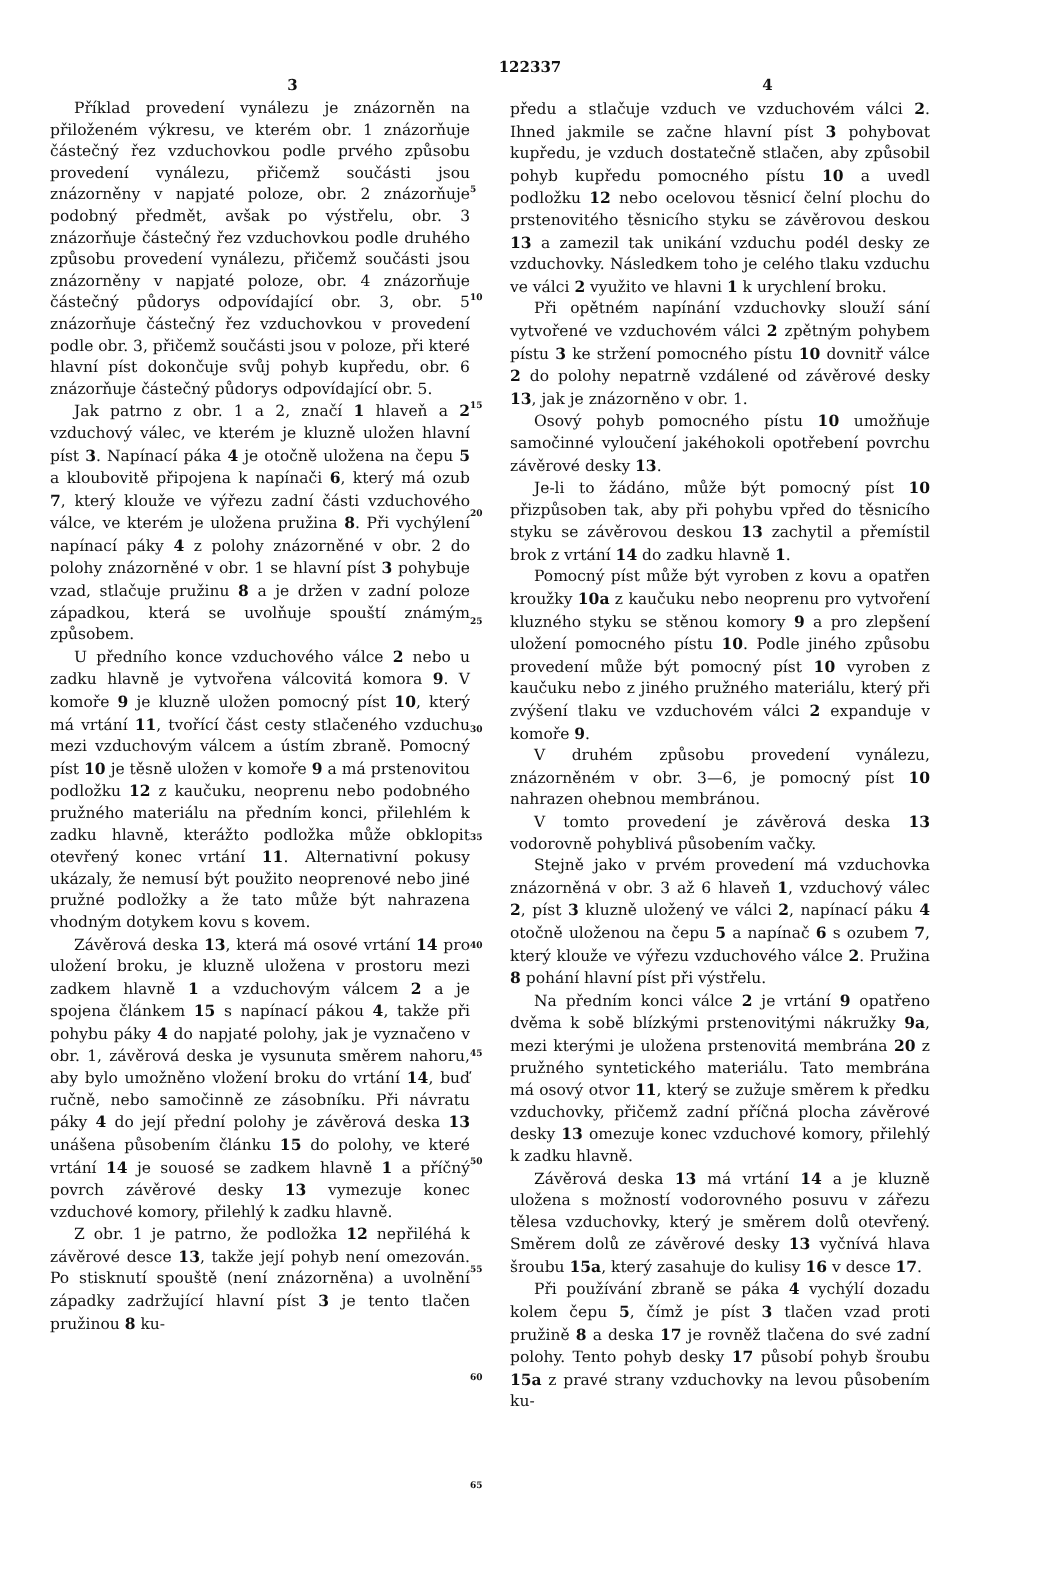122337
3 4
Příklad provedení vynálezu je znázorněn na přiloženém výkresu, ve kterém obr. 1 znázorňuje částečný řez vzduchovkou podle prvého způsobu provedení vynálezu, přičemž součásti jsou znázorněny v napjaté poloze, obr. 2 znázorňuje podobný předmět, avšak po výstřelu, obr. 3 znázorňuje částečný řez vzduchovkou podle druhého způsobu provedení vynálezu, přičemž součásti jsou znázorněny v napjaté poloze, obr. 4 znázorňuje částečný půdorys odpovídající obr. 3, obr. 5 znázorňuje částečný řez vzduchovkou v provedení podle obr. 3, přičemž součásti jsou v poloze, při které hlavní píst dokončuje svůj pohyb kupředu, obr. 6 znázorňuje částečný půdorys odpovídající obr. 5.
Jak patrno z obr. 1 a 2, značí 1 hlaveň a 2 vzduchový válec, ve kterém je kluzně uložen hlavní píst 3. Napínací páka 4 je otočně uložena na čepu 5 a kloubovitě připojena k napínači 6, který má ozub 7, který klouže ve výřezu zadní části vzduchového válce, ve kterém je uložena pružina 8. Při vychýlení napínací páky 4 z polohy znázorněné v obr. 2 do polohy znázorněné v obr. 1 se hlavní píst 3 pohybuje vzad, stlačuje pružinu 8 a je držen v zadní poloze západkou, která se uvolňuje spouští známým způsobem.
U předního konce vzduchového válce 2 nebo u zadku hlavně je vytvořena válcovitá komora 9. V komoře 9 je kluzně uložen pomocný píst 10, který má vrtání 11, tvořící část cesty stlačeného vzduchu mezi vzduchovým válcem a ústím zbraně. Pomocný píst 10 je těsně uložen v komoře 9 a má prstenovitou podložku 12 z kaučuku, neoprenu nebo podobného pružného materiálu na předním konci, přilehlém k zadku hlavně, kterážto podložka může obklopit otevřený konec vrtání 11. Alternativní pokusy ukázaly, že nemusí být použito neoprenové nebo jiné pružné podložky a že tato může být nahrazena vhodným dotykem kovu s kovem.
Závěrová deska 13, která má osové vrtání 14 pro uložení broku, je kluzně uložena v prostoru mezi zadkem hlavně 1 a vzduchovým válcem 2 a je spojena článkem 15 s napínací pákou 4, takže při pohybu páky 4 do napjaté polohy, jak je vyznačeno v obr. 1, závěrová deska je vysunuta směrem nahoru, aby bylo umožněno vložení broku do vrtání 14, buď ručně, nebo samočinně ze zásobníku. Při návratu páky 4 do její přední polohy je závěrová deska 13 unášena působením článku 15 do polohy, ve které vrtání 14 je souosé se zadkem hlavně 1 a příčný povrch závěrové desky 13 vymezuje konec vzduchové komory, přilehlý k zadku hlavně.
Z obr. 1 je patrno, že podložka 12 nepřiléhá k závěrové desce 13, takže její pohyb není omezován. Po stisknutí spouště (není znázorněna) a uvolnění západky zadržující hlavní píst 3 je tento tlačen pružinou 8 ku-
5
10
15
20
25
30
35
40
45
50
55
60
65
předu a stlačuje vzduch ve vzduchovém válci 2. Ihned jakmile se začne hlavní píst 3 pohybovat kupředu, je vzduch dostatečně stlačen, aby způsobil pohyb kupředu pomocného pístu 10 a uvedl podložku 12 nebo ocelovou těsnicí čelní plochu do prstenovitého těsnicího styku se závěrovou deskou 13 a zamezil tak unikání vzduchu podél desky ze vzduchovky. Následkem toho je celého tlaku vzduchu ve válci 2 využito ve hlavni 1 k urychlení broku.
Při opětném napínání vzduchovky slouží sání vytvořené ve vzduchovém válci 2 zpětným pohybem pístu 3 ke stržení pomocného pístu 10 dovnitř válce 2 do polohy nepatrně vzdálené od závěrové desky 13, jak je znázorněno v obr. 1.
Osový pohyb pomocného pístu 10 umožňuje samočinné vyloučení jakéhokoli opotřebení povrchu závěrové desky 13.
Je-li to žádáno, může být pomocný píst 10 přizpůsoben tak, aby při pohybu vpřed do těsnicího styku se závěrovou deskou 13 zachytil a přemístil brok z vrtání 14 do zadku hlavně 1.
Pomocný píst může být vyroben z kovu a opatřen kroužky 10a z kaučuku nebo neoprenu pro vytvoření kluzného styku se stěnou komory 9 a pro zlepšení uložení pomocného pístu 10. Podle jiného způsobu provedení může být pomocný píst 10 vyroben z kaučuku nebo z jiného pružného materiálu, který při zvýšení tlaku ve vzduchovém válci 2 expanduje v komoře 9.
V druhém způsobu provedení vynálezu, znázorněném v obr. 3—6, je pomocný píst 10 nahrazen ohebnou membránou.
V tomto provedení je závěrová deska 13 vodorovně pohyblivá působením vačky.
Stejně jako v prvém provedení má vzduchovka znázorněná v obr. 3 až 6 hlaveň 1, vzduchový válec 2, píst 3 kluzně uložený ve válci 2, napínací páku 4 otočně uloženou na čepu 5 a napínač 6 s ozubem 7, který klouže ve výřezu vzduchového válce 2. Pružina 8 pohání hlavní píst při výstřelu.
Na předním konci válce 2 je vrtání 9 opatřeno dvěma k sobě blízkými prstenovitými nákružky 9a, mezi kterými je uložena prstenovitá membrána 20 z pružného syntetického materiálu. Tato membrána má osový otvor 11, který se zužuje směrem k předku vzduchovky, přičemž zadní příčná plocha závěrové desky 13 omezuje konec vzduchové komory, přilehlý k zadku hlavně.
Závěrová deska 13 má vrtání 14 a je kluzně uložena s možností vodorovného posuvu v zářezu tělesa vzduchovky, který je směrem dolů otevřený. Směrem dolů ze závěrové desky 13 vyčnívá hlava šroubu 15a, který zasahuje do kulisy 16 v desce 17.
Při používání zbraně se páka 4 vychýlí dozadu kolem čepu 5, čímž je píst 3 tlačen vzad proti pružině 8 a deska 17 je rovněž tlačena do své zadní polohy. Tento pohyb desky 17 působí pohyb šroubu 15a z pravé strany vzduchovky na levou působením ku-